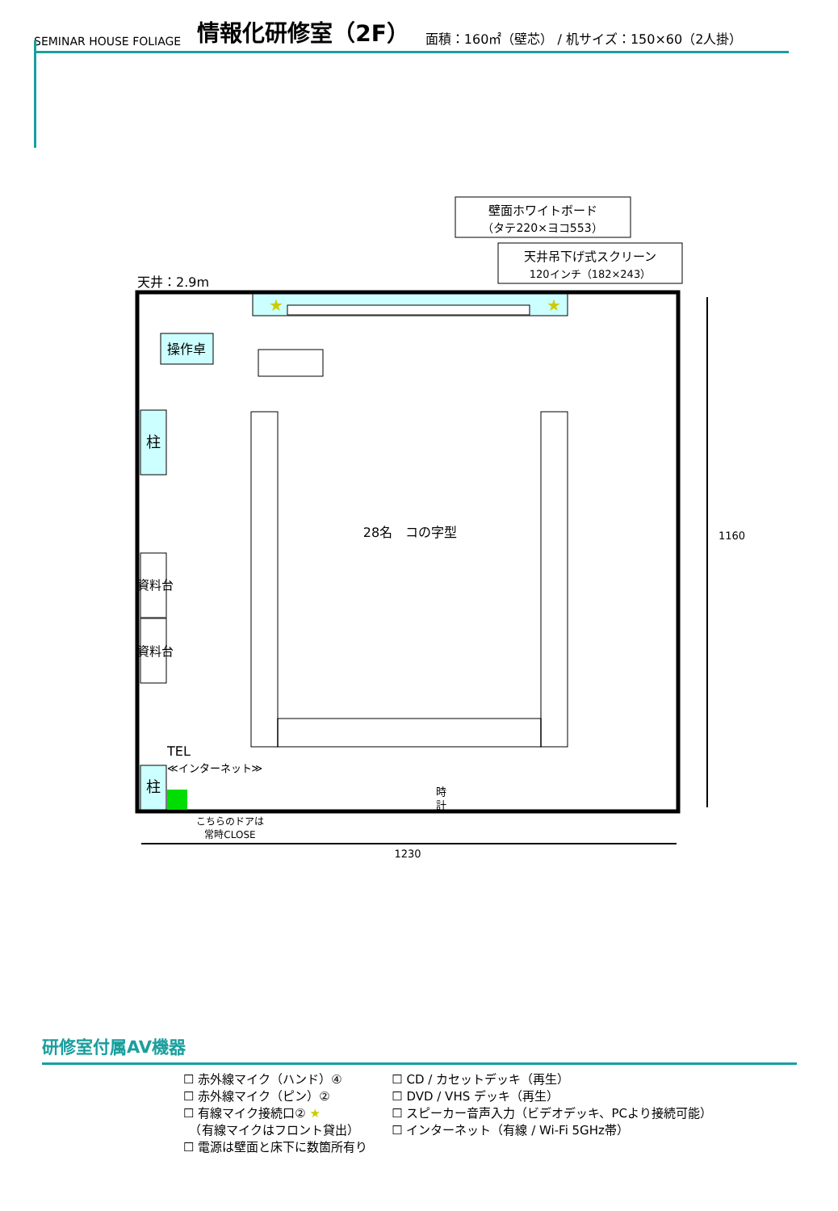SEMINAR HOUSE FOLIAGE 情報化研修室（2F） 面積：160㎡（壁芯） / 机サイズ：150×60（2人掛）
★
★
壁面ホワイトボード
（タテ220×ヨコ553）
天井吊下げ式スクリーン
120インチ（182×243）
天井：2.9m
操作卓
柱
資料台
資料台
柱
TEL
≪インターネット≫
28名　コの字型
時
計
1160
1230
こちらのドアは
常時CLOSE
研修室付属AV機器
☐ 赤外線マイク（ハンド）④
☐ 赤外線マイク（ピン）②
☐ 有線マイク接続口② ★
　（有線マイクはフロント貸出）
☐ 電源は壁面と床下に数箇所有り
☐ CD / カセットデッキ（再生）
☐ DVD / VHS デッキ（再生）
☐ スピーカー音声入力（ビデオデッキ、PCより接続可能）
☐ インターネット（有線 / Wi-Fi 5GHz帯）